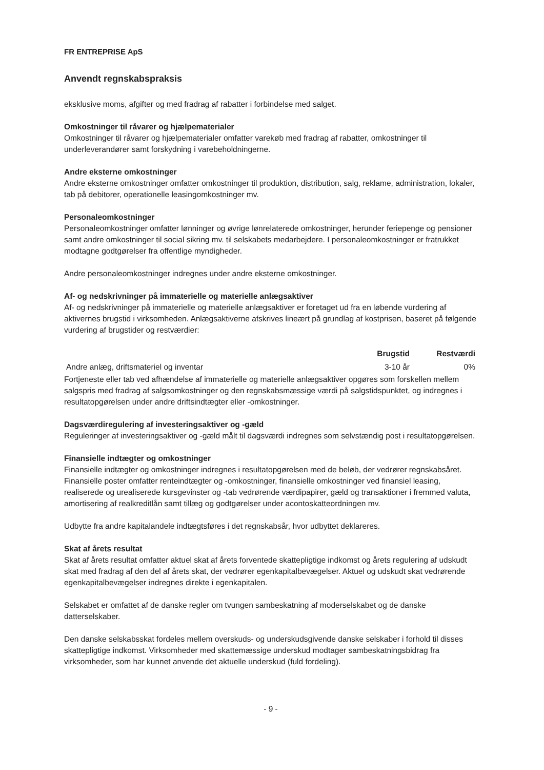FR ENTREPRISE ApS
Anvendt regnskabspraksis
eksklusive moms, afgifter og med fradrag af rabatter i forbindelse med salget.
Omkostninger til råvarer og hjælpematerialer
Omkostninger til råvarer og hjælpematerialer omfatter varekøb med fradrag af rabatter, omkostninger til underleverandører samt forskydning i varebeholdningerne.
Andre eksterne omkostninger
Andre eksterne omkostninger omfatter omkostninger til produktion, distribution, salg, reklame, administration, lokaler, tab på debitorer, operationelle leasingomkostninger mv.
Personaleomkostninger
Personaleomkostninger omfatter lønninger og øvrige lønrelaterede omkostninger, herunder feriepenge og pensioner samt andre omkostninger til social sikring mv. til selskabets medarbejdere. I personaleomkostninger er fratrukket modtagne godtgørelser fra offentlige myndigheder.
Andre personaleomkostninger indregnes under andre eksterne omkostninger.
Af- og nedskrivninger på immaterielle og materielle anlægsaktiver
Af- og nedskrivninger på immaterielle og materielle anlægsaktiver er foretaget ud fra en løbende vurdering af aktivernes brugstid i virksomheden. Anlægsaktiverne afskrives lineært på grundlag af kostprisen, baseret på følgende vurdering af brugstider og restværdier:
| | Brugstid | Restværdi |
| --- | --- | --- |
| Andre anlæg, driftsmateriel og inventar | 3-10 år | 0% |
Fortjeneste eller tab ved afhændelse af immaterielle og materielle anlægsaktiver opgøres som forskellen mellem salgspris med fradrag af salgsomkostninger og den regnskabsmæssige værdi på salgstidspunktet, og indregnes i resultatopgørelsen under andre driftsindtægter eller -omkostninger.
Dagsværdiregulering af investeringsaktiver og -gæld
Reguleringer af investeringsaktiver og -gæld målt til dagsværdi indregnes som selvstændig post i resultatopgørelsen.
Finansielle indtægter og omkostninger
Finansielle indtægter og omkostninger indregnes i resultatopgørelsen med de beløb, der vedrører regnskabsåret. Finansielle poster omfatter renteindtægter og -omkostninger, finansielle omkostninger ved finansiel leasing, realiserede og urealiserede kursgevinster og -tab vedrørende værdipapirer, gæld og transaktioner i fremmed valuta, amortisering af realkreditlån samt tillæg og godtgørelser under acontoskatteordningen mv.
Udbytte fra andre kapitalandele indtægtsføres i det regnskabsår, hvor udbyttet deklareres.
Skat af årets resultat
Skat af årets resultat omfatter aktuel skat af årets forventede skattepligtige indkomst og årets regulering af udskudt skat med fradrag af den del af årets skat, der vedrører egenkapitalbevægelser. Aktuel og udskudt skat vedrørende egenkapitalbevægelser indregnes direkte i egenkapitalen.
Selskabet er omfattet af de danske regler om tvungen sambeskatning af moderselskabet og de danske datterselskaber.
Den danske selskabsskat fordeles mellem overskuds- og underskudsgivende danske selskaber i forhold til disses skattepligtige indkomst. Virksomheder med skattemæssige underskud modtager sambeskatningsbidrag fra virksomheder, som har kunnet anvende det aktuelle underskud (fuld fordeling).
- 9 -